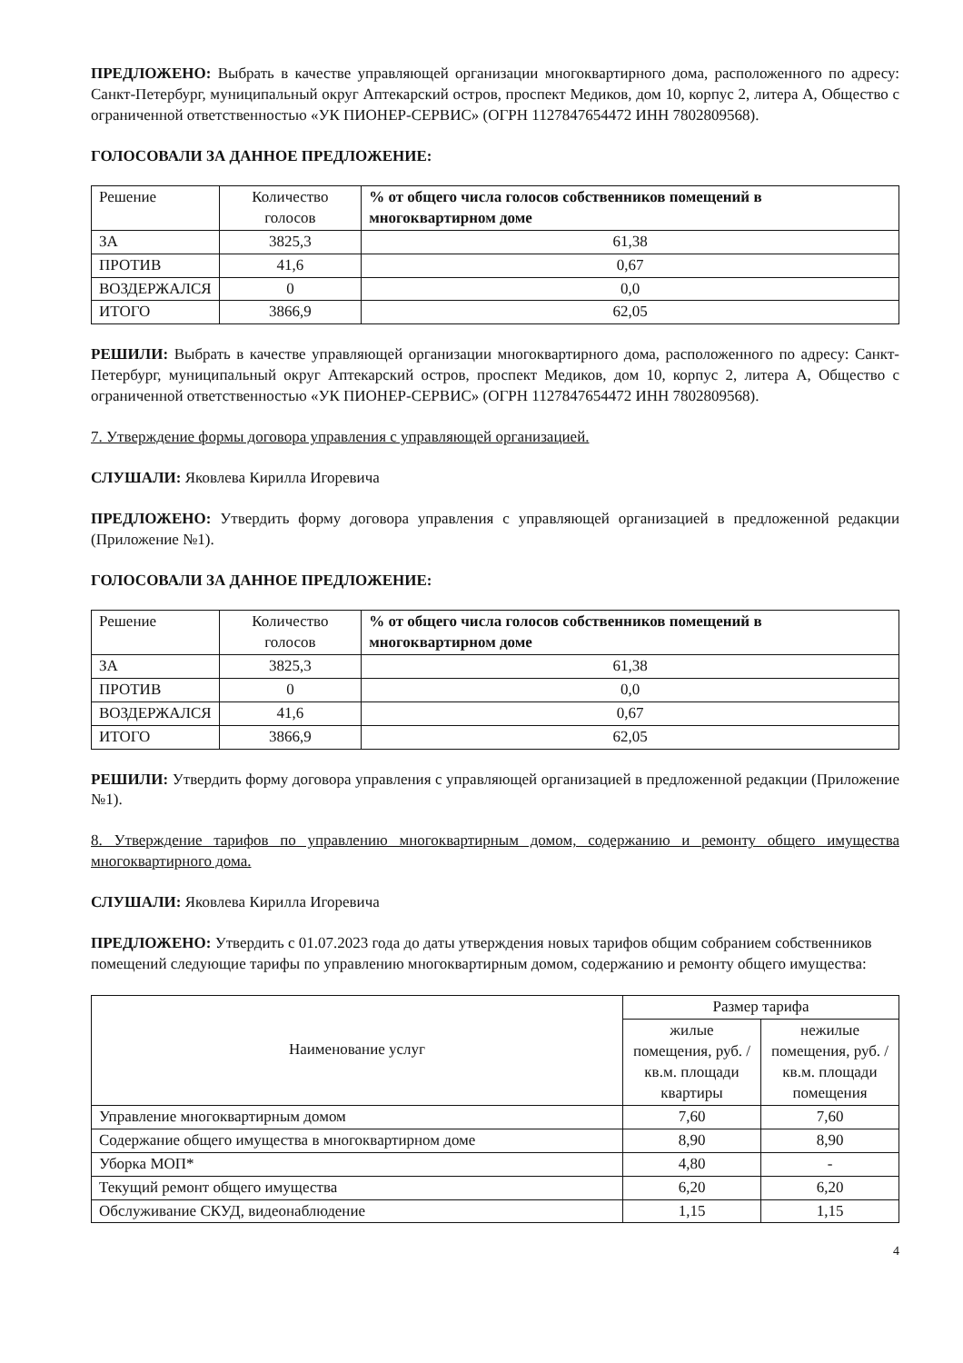ПРЕДЛОЖЕНО: Выбрать в качестве управляющей организации многоквартирного дома, расположенного по адресу: Санкт-Петербург, муниципальный округ Аптекарский остров, проспект Медиков, дом 10, корпус 2, литера А, Общество с ограниченной ответственностью «УК ПИОНЕР-СЕРВИС» (ОГРН 1127847654472 ИНН 7802809568).
ГОЛОСОВАЛИ ЗА ДАННОЕ ПРЕДЛОЖЕНИЕ:
| Решение | Количество голосов | % от общего числа голосов собственников помещений в многоквартирном доме |
| --- | --- | --- |
| ЗА | 3825,3 | 61,38 |
| ПРОТИВ | 41,6 | 0,67 |
| ВОЗДЕРЖАЛСЯ | 0 | 0,0 |
| ИТОГО | 3866,9 | 62,05 |
РЕШИЛИ: Выбрать в качестве управляющей организации многоквартирного дома, расположенного по адресу: Санкт-Петербург, муниципальный округ Аптекарский остров, проспект Медиков, дом 10, корпус 2, литера А, Общество с ограниченной ответственностью «УК ПИОНЕР-СЕРВИС» (ОГРН 1127847654472 ИНН 7802809568).
7. Утверждение формы договора управления с управляющей организацией.
СЛУШАЛИ: Яковлева Кирилла Игоревича
ПРЕДЛОЖЕНО: Утвердить форму договора управления с управляющей организацией в предложенной редакции (Приложение №1).
ГОЛОСОВАЛИ ЗА ДАННОЕ ПРЕДЛОЖЕНИЕ:
| Решение | Количество голосов | % от общего числа голосов собственников помещений в многоквартирном доме |
| --- | --- | --- |
| ЗА | 3825,3 | 61,38 |
| ПРОТИВ | 0 | 0,0 |
| ВОЗДЕРЖАЛСЯ | 41,6 | 0,67 |
| ИТОГО | 3866,9 | 62,05 |
РЕШИЛИ: Утвердить форму договора управления с управляющей организацией в предложенной редакции (Приложение №1).
8. Утверждение тарифов по управлению многоквартирным домом, содержанию и ремонту общего имущества многоквартирного дома.
СЛУШАЛИ: Яковлева Кирилла Игоревича
ПРЕДЛОЖЕНО: Утвердить с 01.07.2023 года до даты утверждения новых тарифов общим собранием собственников помещений следующие тарифы по управлению многоквартирным домом, содержанию и ремонту общего имущества:
| Наименование услуг | Размер тарифа | |
| --- | --- | --- |
| | жилые помещения, руб. /кв.м. площади квартиры | нежилые помещения, руб. /кв.м. площади помещения |
| Управление многоквартирным домом | 7,60 | 7,60 |
| Содержание общего имущества в многоквартирном доме | 8,90 | 8,90 |
| Уборка МОП* | 4,80 | - |
| Текущий ремонт общего имущества | 6,20 | 6,20 |
| Обслуживание СКУД, видеонаблюдение | 1,15 | 1,15 |
4